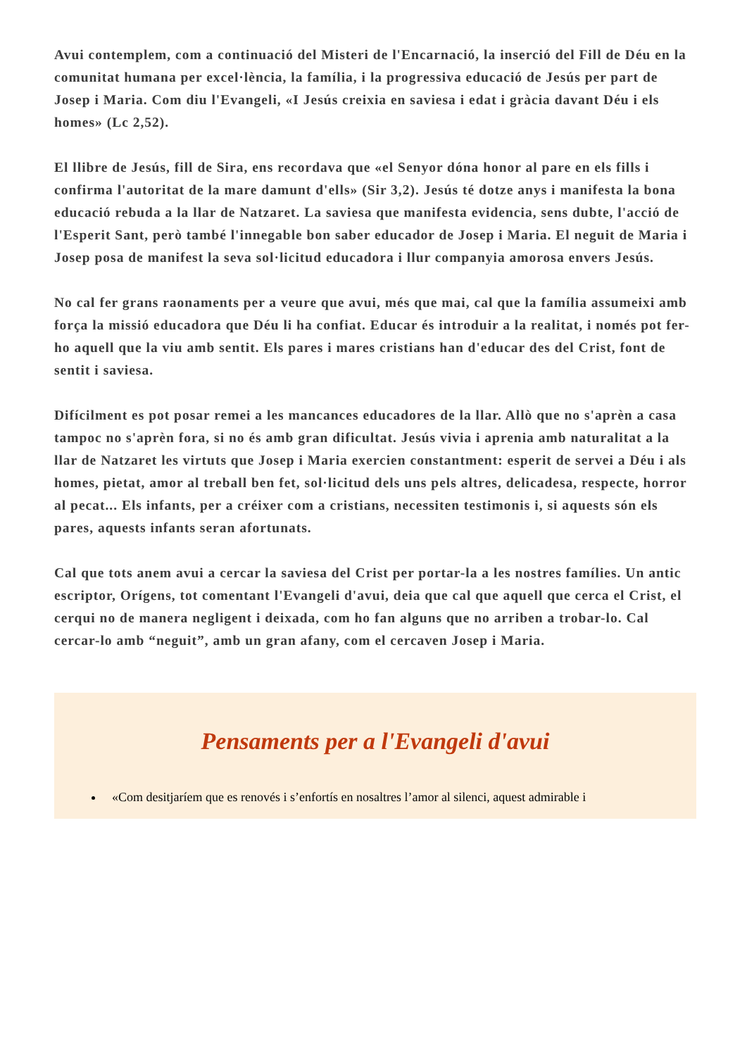Avui contemplem, com a continuació del Misteri de l'Encarnació, la inserció del Fill de Déu en la comunitat humana per excel·lència, la família, i la progressiva educació de Jesús per part de Josep i Maria. Com diu l'Evangeli, «I Jesús creixia en saviesa i edat i gràcia davant Déu i els homes» (Lc 2,52).
El llibre de Jesús, fill de Sira, ens recordava que «el Senyor dóna honor al pare en els fills i confirma l'autoritat de la mare damunt d'ells» (Sir 3,2). Jesús té dotze anys i manifesta la bona educació rebuda a la llar de Natzaret. La saviesa que manifesta evidencia, sens dubte, l'acció de l'Esperit Sant, però també l'innegable bon saber educador de Josep i Maria. El neguit de Maria i Josep posa de manifest la seva sol·licitud educadora i llur companyia amorosa envers Jesús.
No cal fer grans raonaments per a veure que avui, més que mai, cal que la família assumeixi amb força la missió educadora que Déu li ha confiat. Educar és introduir a la realitat, i només pot fer-ho aquell que la viu amb sentit. Els pares i mares cristians han d'educar des del Crist, font de sentit i saviesa.
Difícilment es pot posar remei a les mancances educadores de la llar. Allò que no s'aprèn a casa tampoc no s'aprèn fora, si no és amb gran dificultat. Jesús vivia i aprenia amb naturalitat a la llar de Natzaret les virtuts que Josep i Maria exercien constantment: esperit de servei a Déu i als homes, pietat, amor al treball ben fet, sol·licitud dels uns pels altres, delicadesa, respecte, horror al pecat... Els infants, per a créixer com a cristians, necessiten testimonis i, si aquests són els pares, aquests infants seran afortunats.
Cal que tots anem avui a cercar la saviesa del Crist per portar-la a les nostres famílies. Un antic escriptor, Orígens, tot comentant l'Evangeli d'avui, deia que cal que aquell que cerca el Crist, el cerqui no de manera negligent i deixada, com ho fan alguns que no arriben a trobar-lo. Cal cercar-lo amb “neguit”, amb un gran afany, com el cercaven Josep i Maria.
Pensaments per a l'Evangeli d'avui
«Com desitjaríem que es renovés i s’enfortís en nosaltres l’amor al silenci, aquest admirable i